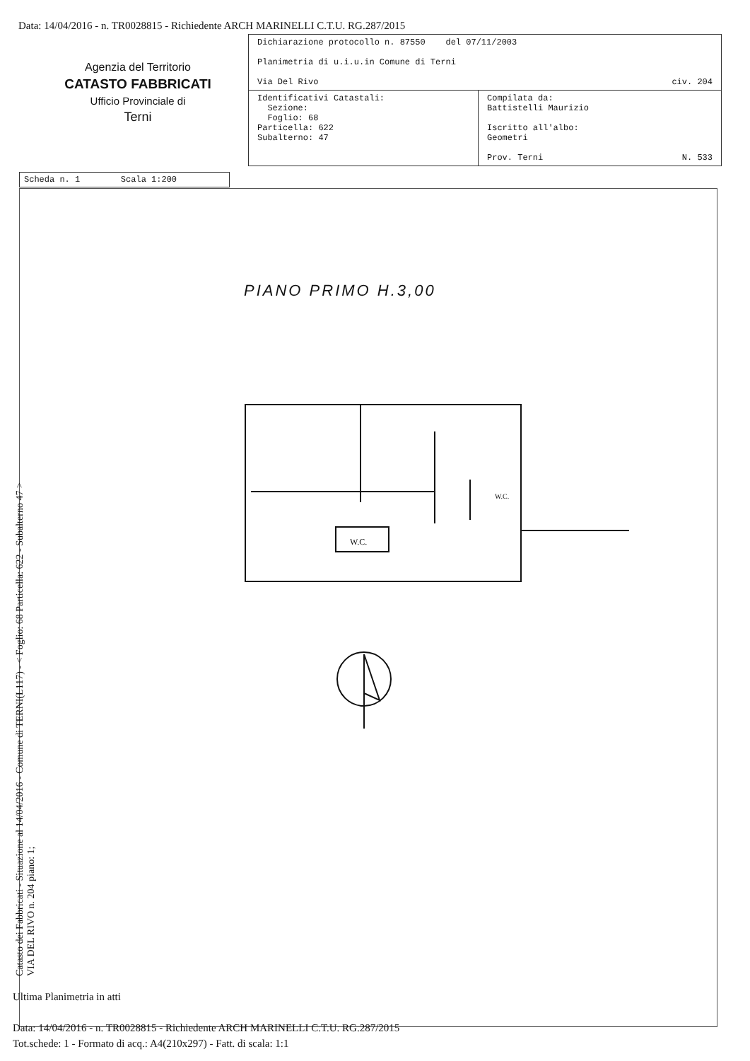Data: 14/04/2016 - n. TR0028815 - Richiedente ARCH MARINELLI C.T.U. RG.287/2015
Agenzia del Territorio
CATASTO FABBRICATI
Ufficio Provinciale di
Terni
| Dichiarazione protocollo n. 87550 del 07/11/2003 Planimetria di u.i.u.in Comune di Terni Via Del Rivo civ. 204 | |
| Identificativi Catastali: Sezione: Foglio: 68 Particella: 622 Subalterno: 47 | Compilata da: Battistelli Maurizio Iscritto all'albo: Geometri Prov. Terni N. 533 |
Scheda n. 1 Scala 1:200
PIANO PRIMO H.3,00
W.C.
W.C.
Catasto dei Fabbricati - Situazione al 14/04/2016 - Comune di TERNI(L117) - < Foglio: 68 Particella: 622 - Subalterno 47 >
VIA DEL RIVO n. 204 piano: 1;
Ultima Planimetria in atti
Data: 14/04/2016 - n. TR0028815 - Richiedente ARCH MARINELLI C.T.U. RG.287/2015
Tot.schede: 1 - Formato di acq.: A4(210x297) - Fatt. di scala: 1:1